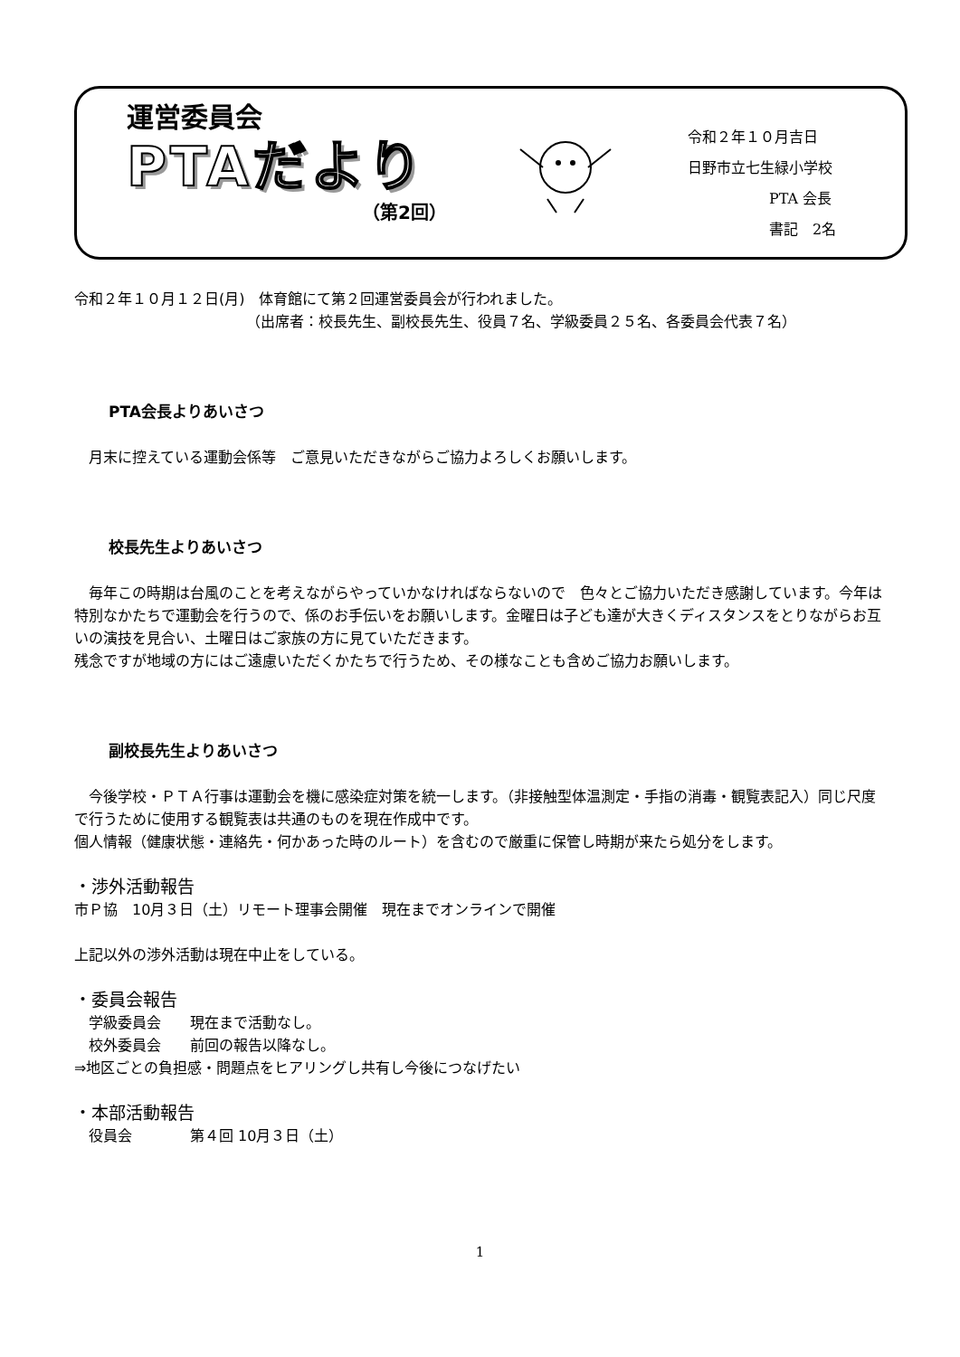運営委員会
PTAだより
（第2回）
令和２年１０月吉日
日野市立七生緑小学校
PTA 会長
書記　2名
令和２年１０月１２日(月)　体育館にて第２回運営委員会が行われました。
（出席者：校長先生、副校長先生、役員７名、学級委員２５名、各委員会代表７名）
PTA会長よりあいさつ
　月末に控えている運動会係等　ご意見いただきながらご協力よろしくお願いします。
校長先生よりあいさつ
　毎年この時期は台風のことを考えながらやっていかなければならないので　色々とご協力いただき感謝しています。今年は特別なかたちで運動会を行うので、係のお手伝いをお願いします。金曜日は子ども達が大きくディスタンスをとりながらお互いの演技を見合い、土曜日はご家族の方に見ていただきます。
残念ですが地域の方にはご遠慮いただくかたちで行うため、その様なことも含めご協力お願いします。
副校長先生よりあいさつ
　今後学校・ＰＴＡ行事は運動会を機に感染症対策を統一します。（非接触型体温測定・手指の消毒・観覧表記入）同じ尺度で行うために使用する観覧表は共通のものを現在作成中です。
個人情報（健康状態・連絡先・何かあった時のルート）を含むので厳重に保管し時期が来たら処分をします。
・渉外活動報告
市Ｐ協　10月３日（土）リモート理事会開催　現在までオンラインで開催
上記以外の渉外活動は現在中止をしている。
・委員会報告
　学級委員会　　現在まで活動なし。
　校外委員会　　前回の報告以降なし。
⇒地区ごとの負担感・問題点をヒアリングし共有し今後につなげたい
・本部活動報告
　役員会　　　　第４回 10月３日（土）
1